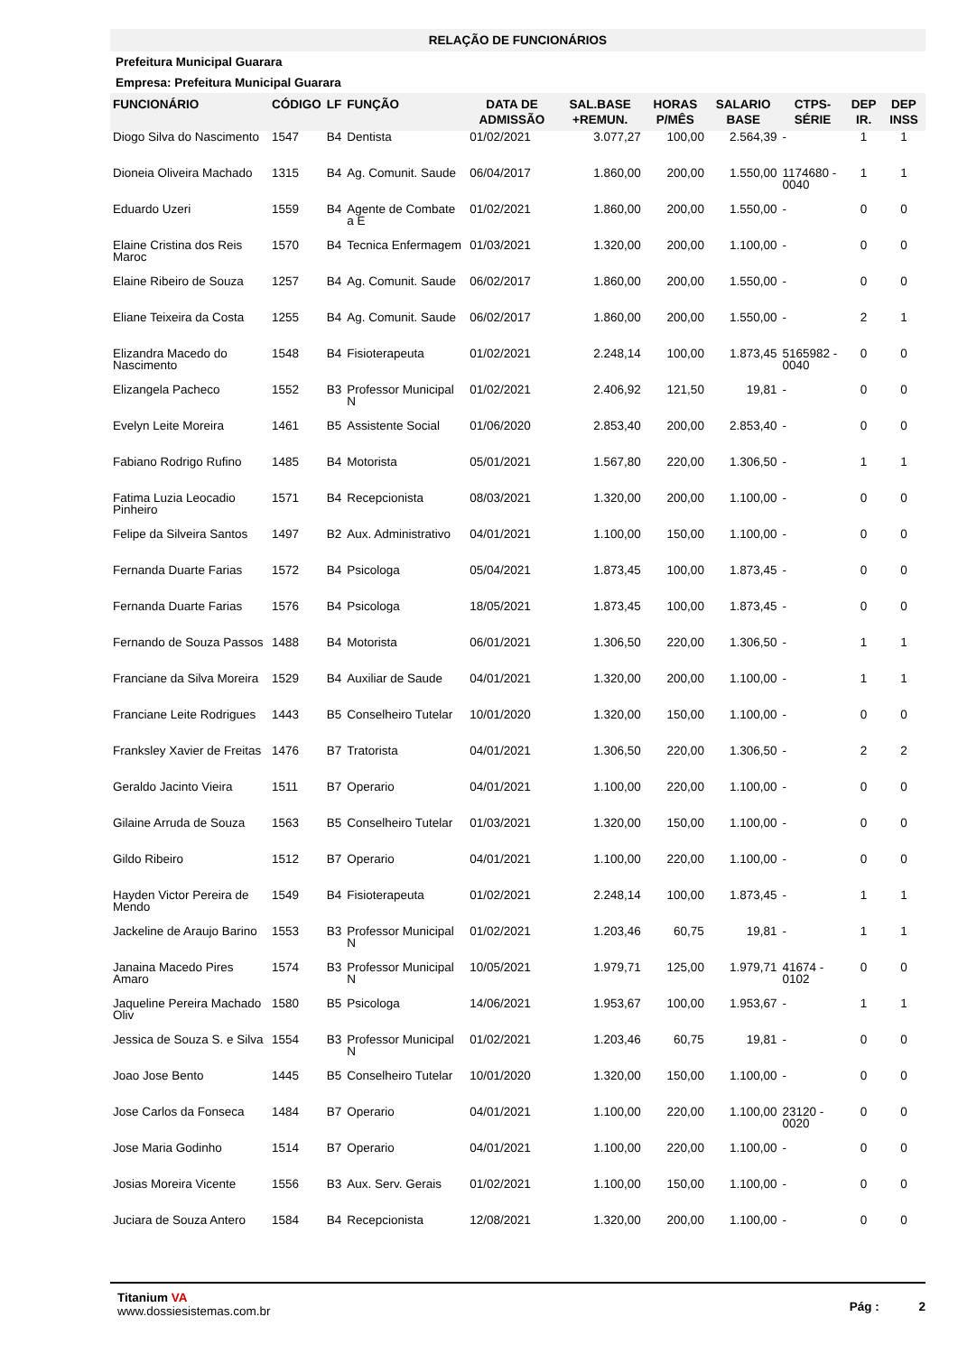RELAÇÃO DE FUNCIONÁRIOS
Prefeitura Municipal Guarara
Empresa: Prefeitura Municipal Guarara
| FUNCIONÁRIO | CÓDIGO | LF | FUNÇÃO | DATA DE ADMISSÃO | SAL.BASE +REMUN. | HORAS P/MÊS | SALARIO BASE | CTPS-SÉRIE | DEP IR. | DEP INSS |
| --- | --- | --- | --- | --- | --- | --- | --- | --- | --- | --- |
| Diogo Silva do Nascimento | 1547 | B4 | Dentista | 01/02/2021 | 3.077,27 | 100,00 | 2.564,39 | - | 1 | 1 |
| Dioneia Oliveira Machado | 1315 | B4 | Ag. Comunit. Saude | 06/04/2017 | 1.860,00 | 200,00 | 1.550,00 | 1174680 - 0040 | 1 | 1 |
| Eduardo Uzeri | 1559 | B4 | Agente de Combate a E | 01/02/2021 | 1.860,00 | 200,00 | 1.550,00 | - | 0 | 0 |
| Elaine Cristina dos Reis Maroc | 1570 | B4 | Tecnica Enfermagem | 01/03/2021 | 1.320,00 | 200,00 | 1.100,00 | - | 0 | 0 |
| Elaine Ribeiro de Souza | 1257 | B4 | Ag. Comunit. Saude | 06/02/2017 | 1.860,00 | 200,00 | 1.550,00 | - | 0 | 0 |
| Eliane Teixeira da Costa | 1255 | B4 | Ag. Comunit. Saude | 06/02/2017 | 1.860,00 | 200,00 | 1.550,00 | - | 2 | 1 |
| Elizandra Macedo do Nascimento | 1548 | B4 | Fisioterapeuta | 01/02/2021 | 2.248,14 | 100,00 | 1.873,45 | 5165982 - 0040 | 0 | 0 |
| Elizangela Pacheco | 1552 | B3 | Professor Municipal N | 01/02/2021 | 2.406,92 | 121,50 | 19,81 | - | 0 | 0 |
| Evelyn Leite Moreira | 1461 | B5 | Assistente Social | 01/06/2020 | 2.853,40 | 200,00 | 2.853,40 | - | 0 | 0 |
| Fabiano Rodrigo Rufino | 1485 | B4 | Motorista | 05/01/2021 | 1.567,80 | 220,00 | 1.306,50 | - | 1 | 1 |
| Fatima Luzia Leocadio Pinheiro | 1571 | B4 | Recepcionista | 08/03/2021 | 1.320,00 | 200,00 | 1.100,00 | - | 0 | 0 |
| Felipe da Silveira Santos | 1497 | B2 | Aux. Administrativo | 04/01/2021 | 1.100,00 | 150,00 | 1.100,00 | - | 0 | 0 |
| Fernanda Duarte Farias | 1572 | B4 | Psicologa | 05/04/2021 | 1.873,45 | 100,00 | 1.873,45 | - | 0 | 0 |
| Fernanda Duarte Farias | 1576 | B4 | Psicologa | 18/05/2021 | 1.873,45 | 100,00 | 1.873,45 | - | 0 | 0 |
| Fernando de Souza Passos | 1488 | B4 | Motorista | 06/01/2021 | 1.306,50 | 220,00 | 1.306,50 | - | 1 | 1 |
| Franciane da Silva Moreira | 1529 | B4 | Auxiliar de Saude | 04/01/2021 | 1.320,00 | 200,00 | 1.100,00 | - | 1 | 1 |
| Franciane Leite Rodrigues | 1443 | B5 | Conselheiro Tutelar | 10/01/2020 | 1.320,00 | 150,00 | 1.100,00 | - | 0 | 0 |
| Franksley Xavier de Freitas | 1476 | B7 | Tratorista | 04/01/2021 | 1.306,50 | 220,00 | 1.306,50 | - | 2 | 2 |
| Geraldo Jacinto Vieira | 1511 | B7 | Operario | 04/01/2021 | 1.100,00 | 220,00 | 1.100,00 | - | 0 | 0 |
| Gilaine Arruda de Souza | 1563 | B5 | Conselheiro Tutelar | 01/03/2021 | 1.320,00 | 150,00 | 1.100,00 | - | 0 | 0 |
| Gildo Ribeiro | 1512 | B7 | Operario | 04/01/2021 | 1.100,00 | 220,00 | 1.100,00 | - | 0 | 0 |
| Hayden Victor Pereira de Mendo | 1549 | B4 | Fisioterapeuta | 01/02/2021 | 2.248,14 | 100,00 | 1.873,45 | - | 1 | 1 |
| Jackeline de Araujo Barino | 1553 | B3 | Professor Municipal N | 01/02/2021 | 1.203,46 | 60,75 | 19,81 | - | 1 | 1 |
| Janaina Macedo Pires Amaro | 1574 | B3 | Professor Municipal N | 10/05/2021 | 1.979,71 | 125,00 | 1.979,71 | 41674 - 0102 | 0 | 0 |
| Jaqueline Pereira Machado Oliv | 1580 | B5 | Psicologa | 14/06/2021 | 1.953,67 | 100,00 | 1.953,67 | - | 1 | 1 |
| Jessica de Souza S. e Silva | 1554 | B3 | Professor Municipal N | 01/02/2021 | 1.203,46 | 60,75 | 19,81 | - | 0 | 0 |
| Joao Jose Bento | 1445 | B5 | Conselheiro Tutelar | 10/01/2020 | 1.320,00 | 150,00 | 1.100,00 | - | 0 | 0 |
| Jose Carlos da Fonseca | 1484 | B7 | Operario | 04/01/2021 | 1.100,00 | 220,00 | 1.100,00 | 23120 - 0020 | 0 | 0 |
| Jose Maria Godinho | 1514 | B7 | Operario | 04/01/2021 | 1.100,00 | 220,00 | 1.100,00 | - | 0 | 0 |
| Josias Moreira Vicente | 1556 | B3 | Aux. Serv. Gerais | 01/02/2021 | 1.100,00 | 150,00 | 1.100,00 | - | 0 | 0 |
| Juciara de Souza Antero | 1584 | B4 | Recepcionista | 12/08/2021 | 1.320,00 | 200,00 | 1.100,00 | - | 0 | 0 |
Pág : 2
Titanium VA
www.dossiesistemas.com.br